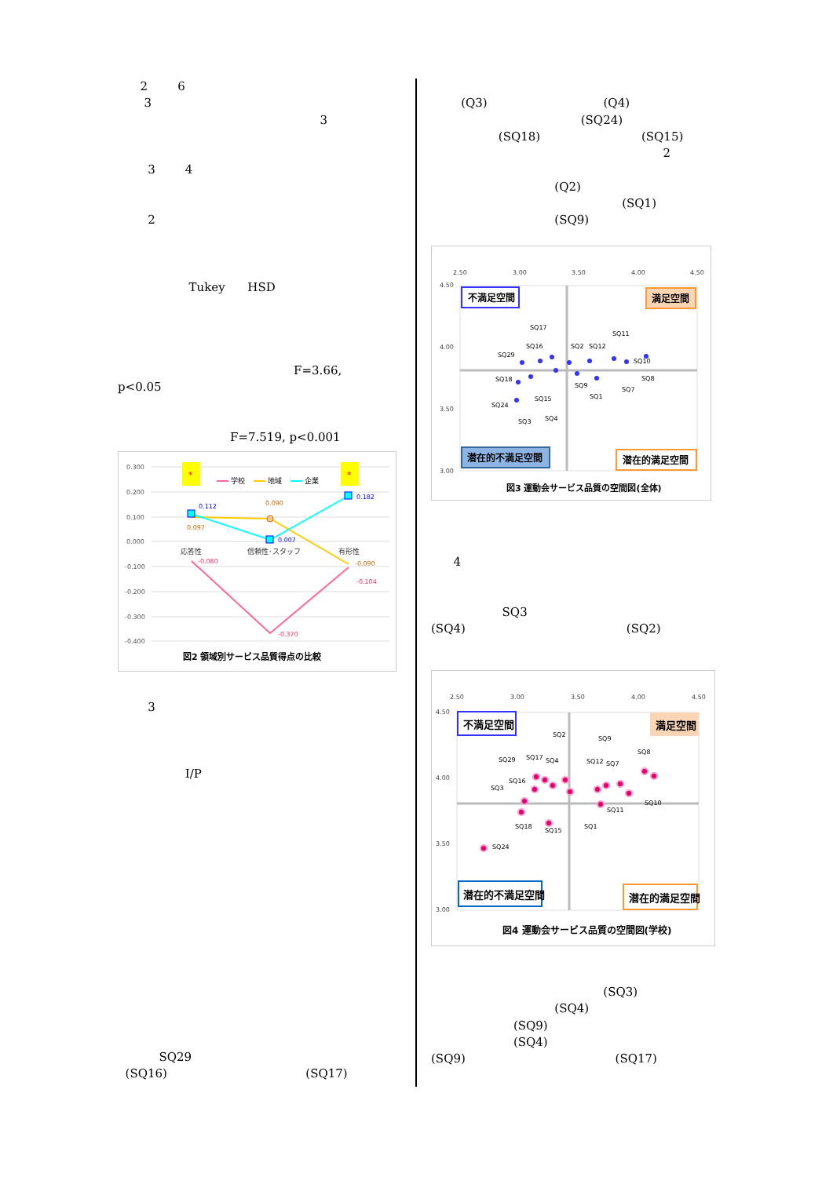2 6
3
3
3 4
2
Tukey HSD
F=3.66,
p<0.05
F=7.519, p<0.001
0.300
0.200
0.100
0.000
-0.100
-0.200
-0.300
-0.400
*
*
学校
地域
企業
0.112
0.097
0.090
0.007
0.182
-0.080
-0.090
-0.104
-0.370
応答性
信頼性･スタッフ
有形性
図2 領域別サービス品質得点の比較
3
I/P
SQ29
(SQ16) (SQ17)
(Q3) (Q4)
(SQ24)
(SQ18) (SQ15)
2
(Q2)
(SQ1)
(SQ9)
2.50
3.00
3.50
4.00
4.50
4.50
4.00
3.50
3.00
不満足空間
満足空間
潜在的不満足空間
潜在的満足空間
SQ17
SQ16
SQ29
SQ18
SQ24
SQ15
SQ3
SQ4
SQ2
SQ12
SQ11
SQ10
SQ8
SQ7
SQ9
SQ1
図3 運動会サービス品質の空間図(全体)
4
SQ3
(SQ4) (SQ2)
2.50
3.00
3.50
4.00
4.50
4.50
4.00
3.50
3.00
不満足空間
満足空間
潜在的不満足空間
潜在的満足空間
SQ2
SQ9
SQ8
SQ29
SQ17
SQ4
SQ12
SQ7
SQ16
SQ3
SQ11
SQ10
SQ18
SQ15
SQ1
SQ24
図4 運動会サービス品質の空間図(学校)
(SQ3)
(SQ4)
(SQ9)
(SQ4)
(SQ9) (SQ17)